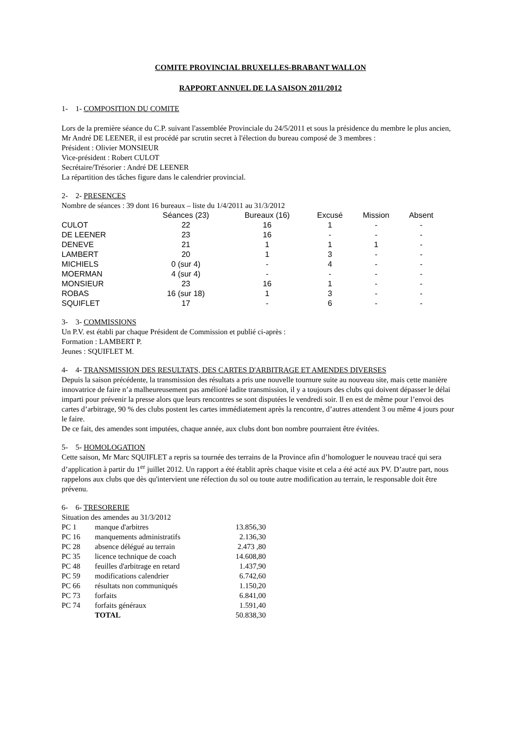COMITE PROVINCIAL BRUXELLES-BRABANT WALLON
RAPPORT ANNUEL DE LA SAISON 2011/2012
1- 1- COMPOSITION DU COMITE
Lors de la première séance du C.P. suivant l'assemblée Provinciale du 24/5/2011 et sous la présidence du membre le plus ancien, Mr André DE LEENER, il est procédé par scrutin secret à l'élection du bureau composé de 3 membres :
Président : Olivier MONSIEUR
Vice-président : Robert CULOT
Secrétaire/Trésorier : André DE LEENER
La répartition des tâches figure dans le calendrier provincial.
2- 2- PRESENCES
Nombre de séances : 39 dont 16 bureaux – liste du 1/4/2011 au 31/3/2012
| | Séances (23) | Bureaux (16) | Excusé | Mission | Absent |
| --- | --- | --- | --- | --- | --- |
| CULOT | 22 | 16 | 1 | - | - |
| DE LEENER | 23 | 16 | - | - | - |
| DENEVE | 21 | 1 | 1 | 1 | - |
| LAMBERT | 20 | 1 | 3 | - | - |
| MICHIELS | 0 (sur 4) | - | 4 | - | - |
| MOERMAN | 4 (sur 4) | - | - | - | - |
| MONSIEUR | 23 | 16 | 1 | - | - |
| ROBAS | 16 (sur 18) | 1 | 3 | - | - |
| SQUIFLET | 17 | - | 6 | - | - |
3- 3- COMMISSIONS
Un P.V. est établi par chaque Président de Commission et publié ci-après :
Formation : LAMBERT P.
Jeunes : SQUIFLET M.
4- 4- TRANSMISSION DES RESULTATS, DES CARTES D'ARBITRAGE ET AMENDES DIVERSES
Depuis la saison précédente, la transmission des résultats a pris une nouvelle tournure suite au nouveau site, mais cette manière innovatrice de faire n’a malheureusement pas amélioré ladite transmission, il y a toujours des clubs qui doivent dépasser le délai imparti pour prévenir la presse alors que leurs rencontres se sont disputées le vendredi soir. Il en est de même pour l’envoi des cartes d’arbitrage, 90 % des clubs postent les cartes immédiatement après la rencontre, d’autres attendent 3 ou même 4 jours pour le faire.
De ce fait, des amendes sont imputées, chaque année, aux clubs dont bon nombre pourraient être évitées.
5- 5- HOMOLOGATION
Cette saison, Mr Marc SQUIFLET a repris sa tournée des terrains de la Province afin d’homologuer le nouveau tracé qui sera d’application à partir du 1<sup>er</sup> juillet 2012. Un rapport a été établit après chaque visite et cela a été acté aux PV. D’autre part, nous rappelons aux clubs que dès qu'intervient une réfection du sol ou toute autre modification au terrain, le responsable doit être prévenu.
6- 6- TRESORERIE
Situation des amendes au 31/3/2012
| PC 1 | manque d'arbitres | 13.856,30 |
| PC 16 | manquements administratifs | 2.136,30 |
| PC 28 | absence délégué au terrain | 2.473 ,80 |
| PC 35 | licence technique de coach | 14.608,80 |
| PC 48 | feuilles d'arbitrage en retard | 1.437,90 |
| PC 59 | modifications calendrier | 6.742,60 |
| PC 66 | résultats non communiqués | 1.150,20 |
| PC 73 | forfaits | 6.841,00 |
| PC 74 | forfaits généraux | 1.591,40 |
| | TOTAL | 50.838,30 |